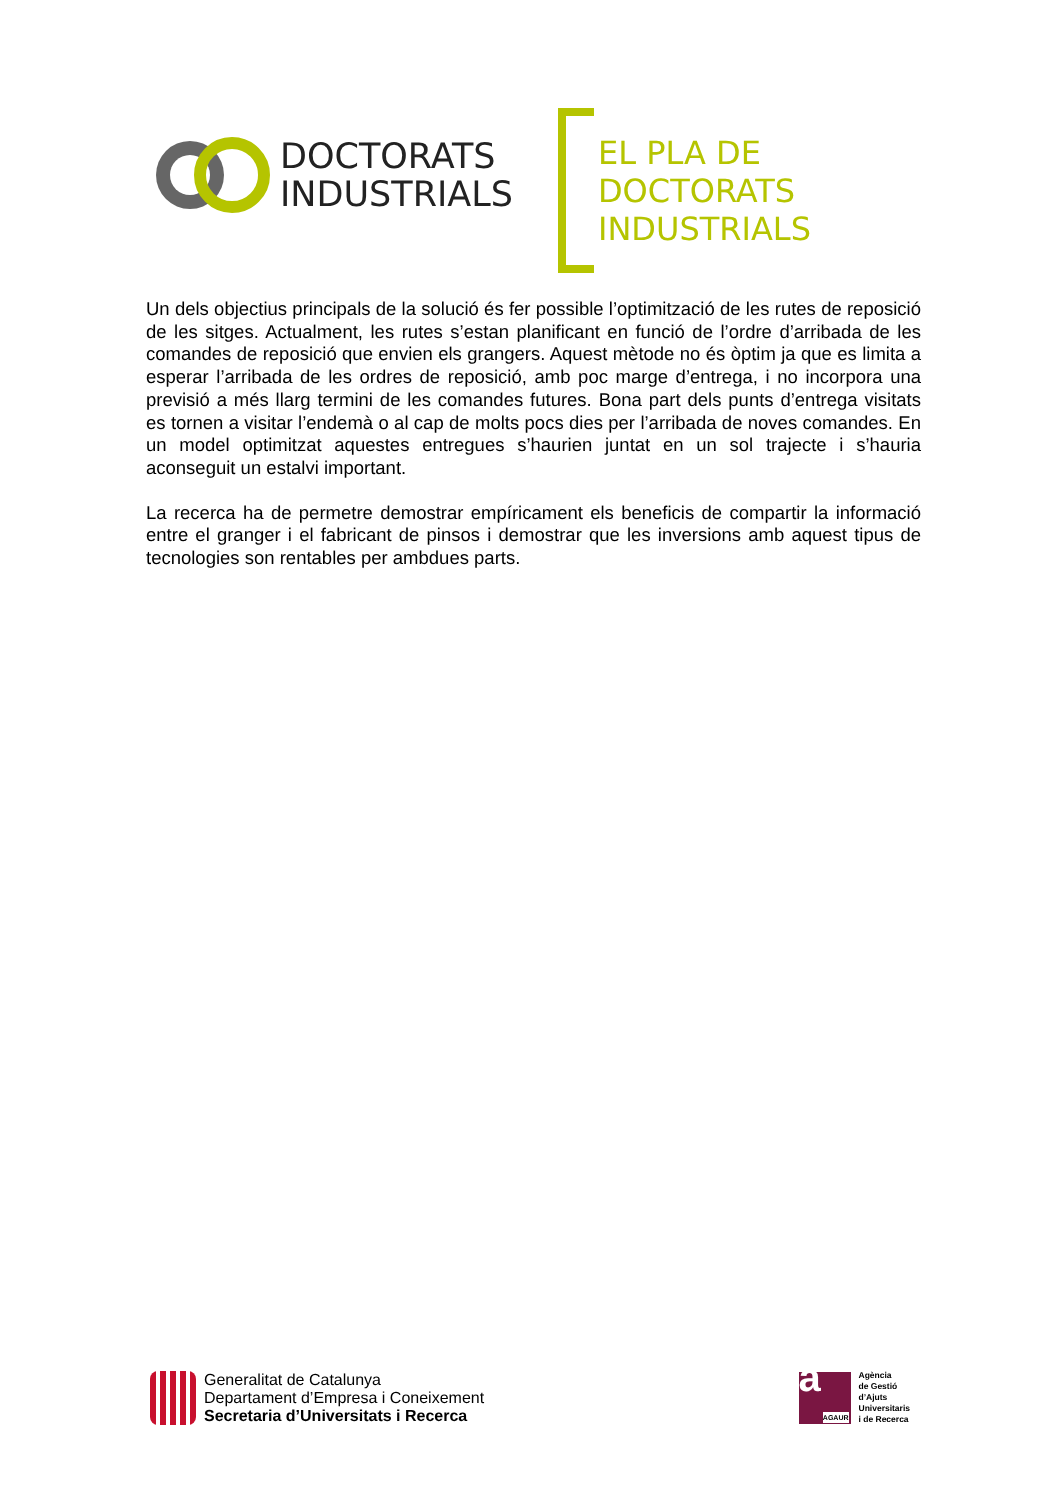DOCTORATS
INDUSTRIALS
EL PLA DE
DOCTORATS
INDUSTRIALS
Un dels objectius principals de la solució és fer possible l’optimització de les rutes de reposició de les sitges. Actualment, les rutes s’estan planificant en funció de l’ordre d’arribada de les comandes de reposició que envien els grangers. Aquest mètode no és òptim ja que es limita a esperar l’arribada de les ordres de reposició, amb poc marge d’entrega, i no incorpora una previsió a més llarg termini de les comandes futures. Bona part dels punts d’entrega visitats es tornen a visitar l’endemà o al cap de molts pocs dies per l’arribada de noves comandes. En un model optimitzat aquestes entregues s’haurien juntat en un sol trajecte i s’hauria aconseguit un estalvi important.
La recerca ha de permetre demostrar empíricament els beneficis de compartir la informació entre el granger i el fabricant de pinsos i demostrar que les inversions amb aquest tipus de tecnologies son rentables per ambdues parts.
Generalitat de Catalunya
Departament d’Empresa i Coneixement
Secretaria d’Universitats i Recerca
a AGAUR
Agència
de Gestió
d’Ajuts
Universitaris
i de Recerca